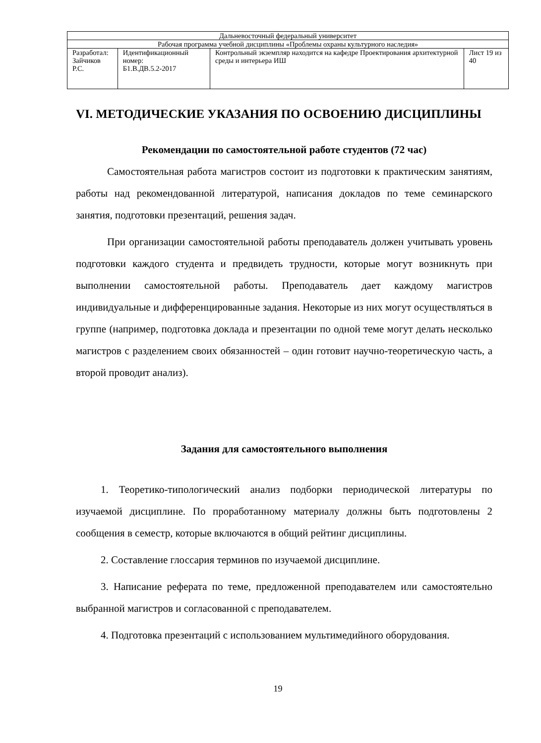| Дальневосточный федеральный университет | | | |
| Рабочая программа учебной дисциплины «Проблемы охраны культурного наследия» | | | |
| Разработал: Зайчиков Р.С. | Идентификационный номер: Б1.В.ДВ.5.2-2017 | Контрольный экземпляр находится на кафедре Проектирования архитектурной среды и интерьера ИШ | Лист 19 из 40 |
VI. МЕТОДИЧЕСКИЕ УКАЗАНИЯ ПО ОСВОЕНИЮ ДИСЦИПЛИНЫ
Рекомендации по самостоятельной работе студентов (72 час)
Самостоятельная работа магистров состоит из подготовки к практическим занятиям, работы над рекомендованной литературой, написания докладов по теме семинарского занятия, подготовки презентаций, решения задач.
При организации самостоятельной работы преподаватель должен учитывать уровень подготовки каждого студента и предвидеть трудности, которые могут возникнуть при выполнении самостоятельной работы. Преподаватель дает каждому магистров индивидуальные и дифференцированные задания. Некоторые из них могут осуществляться в группе (например, подготовка доклада и презентации по одной теме могут делать несколько магистров с разделением своих обязанностей – один готовит научно-теоретическую часть, а второй проводит анализ).
Задания для самостоятельного выполнения
1. Теоретико-типологический анализ подборки периодической литературы по изучаемой дисциплине. По проработанному материалу должны быть подготовлены 2 сообщения в семестр, которые включаются в общий рейтинг дисциплины.
2. Составление глоссария терминов по изучаемой дисциплине.
3. Написание реферата по теме, предложенной преподавателем или самостоятельно выбранной магистров и согласованной с преподавателем.
4. Подготовка презентаций с использованием мультимедийного оборудования.
19